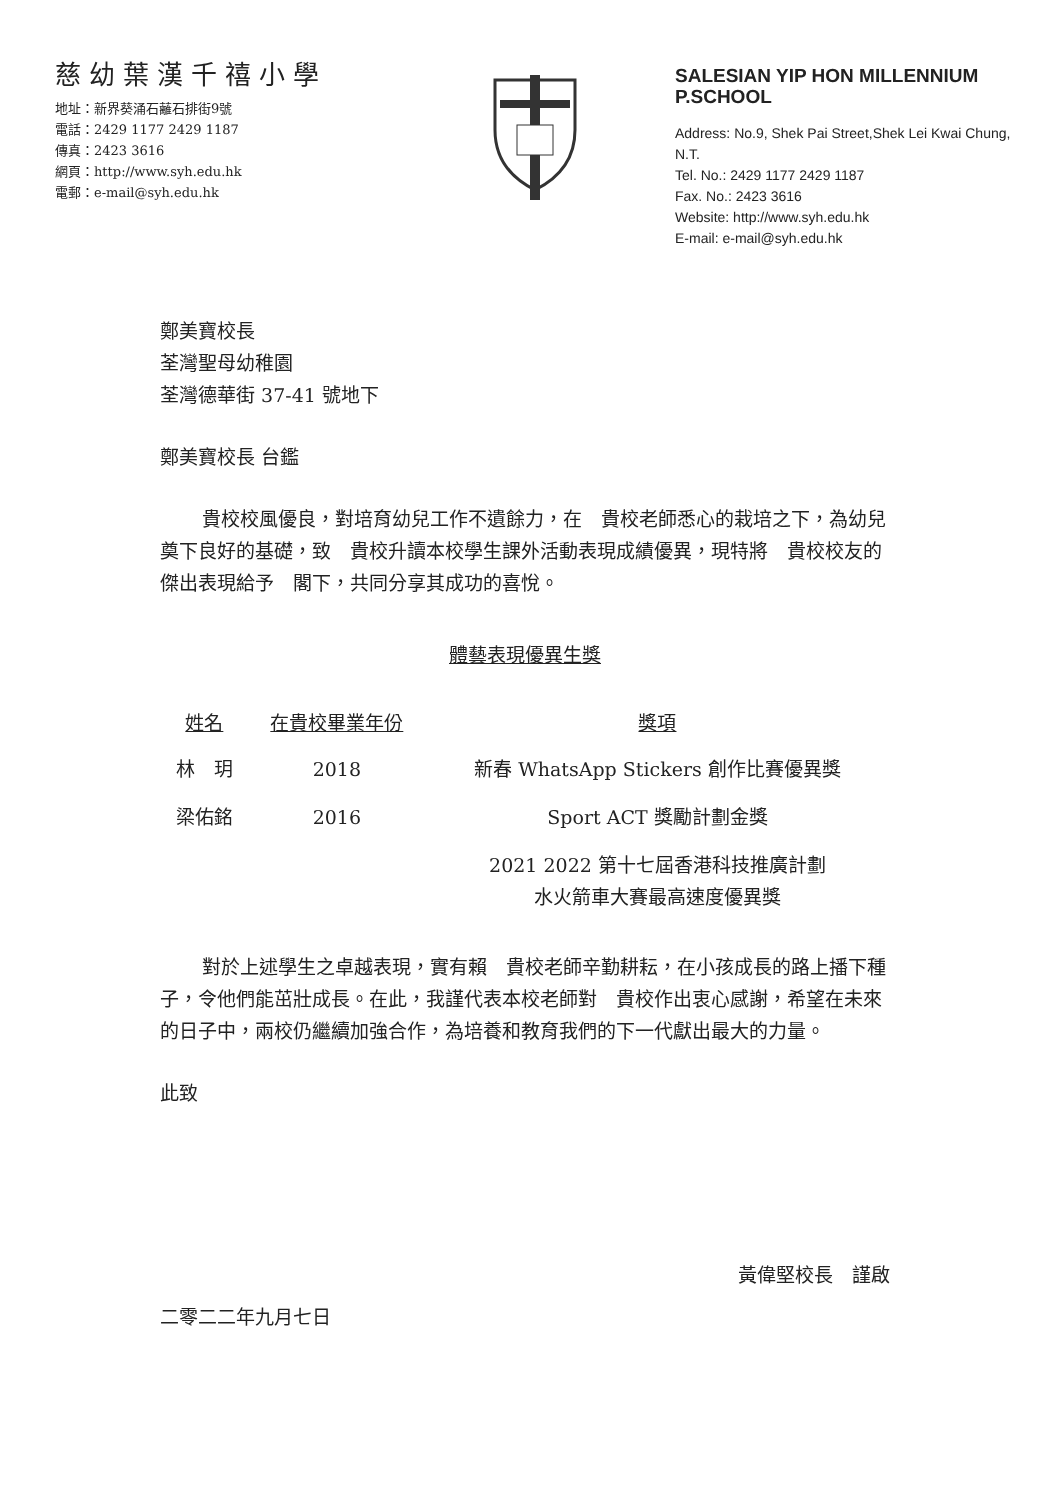慈幼葉漢千禧小學
地址：新界葵涌石蘺石排街9號
電話：2429 1177 2429 1187
傳真：2423 3616
網頁：http://www.syh.edu.hk
電郵：e-mail@syh.edu.hk
SALESIAN YIP HON MILLENNIUM P.SCHOOL
Address: No.9, Shek Pai Street,Shek Lei Kwai Chung, N.T.
Tel. No.: 2429 1177 2429 1187
Fax. No.: 2423 3616
Website: http://www.syh.edu.hk
E-mail: e-mail@syh.edu.hk
鄭美寶校長
荃灣聖母幼稚園
荃灣德華街 37-41 號地下
鄭美寶校長 台鑑
貴校校風優良，對培育幼兒工作不遺餘力，在　貴校老師悉心的栽培之下，為幼兒奠下良好的基礎，致　貴校升讀本校學生課外活動表現成績優異，現特將　貴校校友的傑出表現給予　閣下，共同分享其成功的喜悅。
體藝表現優異生獎
| 姓名 | 在貴校畢業年份 | 獎項 |
| --- | --- | --- |
| 林 玥 | 2018 | 新春 WhatsApp Stickers 創作比賽優異獎 |
| 梁佑銘 | 2016 | Sport ACT 獎勵計劃金獎 |
| | | 2021 2022 第十七屆香港科技推廣計劃 水火箭車大賽最高速度優異獎 |
對於上述學生之卓越表現，實有賴　貴校老師辛勤耕耘，在小孩成長的路上播下種子，令他們能茁壯成長。在此，我謹代表本校老師對　貴校作出衷心感謝，希望在未來的日子中，兩校仍繼續加強合作，為培養和教育我們的下一代獻出最大的力量。
此致
黃偉堅校長　謹啟
二零二二年九月七日